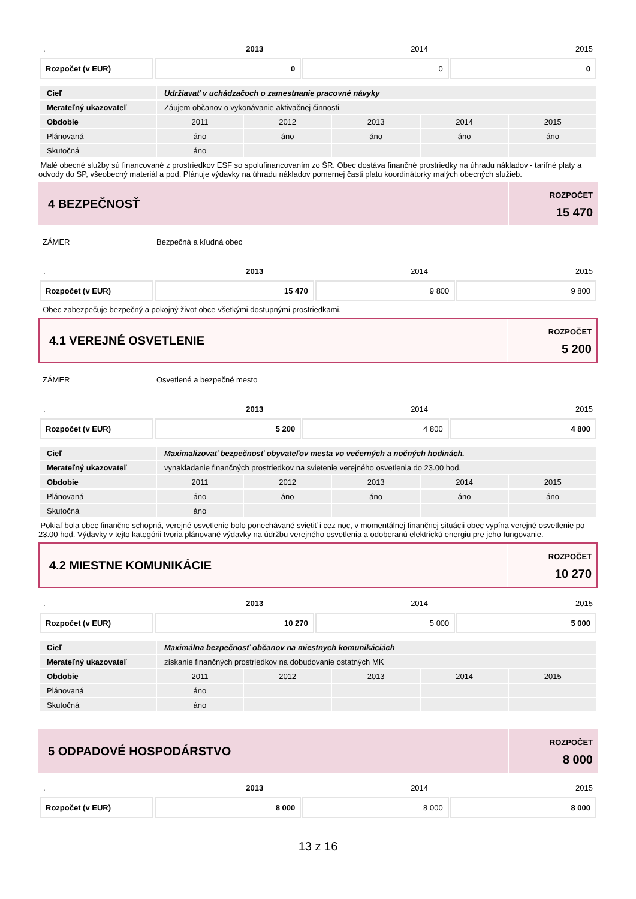| . | 2013 | 2014 | 2015 |
| Rozpočet (v EUR) | 0 | 0 | 0 |
| Cieľ | Udržiavať v uchádzačoch o zamestnanie pracovné návyky | | | | |
| Merateľný ukazovateľ | Záujem občanov o vykonávanie aktivačnej činnosti | | | | |
| Obdobie | 2011 | 2012 | 2013 | 2014 | 2015 |
| Plánovaná | áno | áno | áno | áno | áno |
| Skutočná | áno | | | | |
Malé obecné služby sú financované z prostriedkov ESF so spolufinancovaním zo ŠR. Obec dostáva finančné prostriedky na úhradu nákladov - tarifné platy a odvody do SP, všeobecný materiál a pod. Plánuje výdavky na úhradu nákladov pomernej časti platu koordinátorky malých obecných služieb.
4 BEZPEČNOSŤ
ROZPOČET
15 470
ZÁMER Bezpečná a kľudná obec
| . | 2013 | 2014 | 2015 |
| Rozpočet (v EUR) | 15 470 | 9 800 | 9 800 |
Obec zabezpečuje bezpečný a pokojný život obce všetkými dostupnými prostriedkami.
4.1 VEREJNÉ OSVETLENIE
ROZPOČET
5 200
ZÁMER Osvetlené a bezpečné mesto
| . | 2013 | 2014 | 2015 |
| Rozpočet (v EUR) | 5 200 | 4 800 | 4 800 |
| Cieľ | Maximalizovať bezpečnosť obyvateľov mesta vo večerných a nočných hodinách. | | | | |
| Merateľný ukazovateľ | vynakladanie finančných prostriedkov na svietenie verejného osvetlenia do 23.00 hod. | | | | |
| Obdobie | 2011 | 2012 | 2013 | 2014 | 2015 |
| Plánovaná | áno | áno | áno | áno | áno |
| Skutočná | áno | | | | |
Pokiaľ bola obec finančne schopná, verejné osvetlenie bolo ponechávané svietiť i cez noc, v momentálnej finančnej situácii obec vypína verejné osvetlenie po 23.00 hod. Výdavky v tejto kategórii tvoria plánované výdavky na údržbu verejného osvetlenia a odoberanú elektrickú energiu pre jeho fungovanie.
4.2 MIESTNE KOMUNIKÁCIE
ROZPOČET
10 270
| . | 2013 | 2014 | 2015 |
| Rozpočet (v EUR) | 10 270 | 5 000 | 5 000 |
| Cieľ | Maximálna bezpečnosť občanov na miestnych komunikáciách | | | | |
| Merateľný ukazovateľ | získanie finančných prostriedkov na dobudovanie ostatných MK | | | | |
| Obdobie | 2011 | 2012 | 2013 | 2014 | 2015 |
| Plánovaná | áno | | | | |
| Skutočná | áno | | | | |
5 ODPADOVÉ HOSPODÁRSTVO
ROZPOČET
8 000
| . | 2013 | 2014 | 2015 |
| Rozpočet (v EUR) | 8 000 | 8 000 | 8 000 |
13 z 16